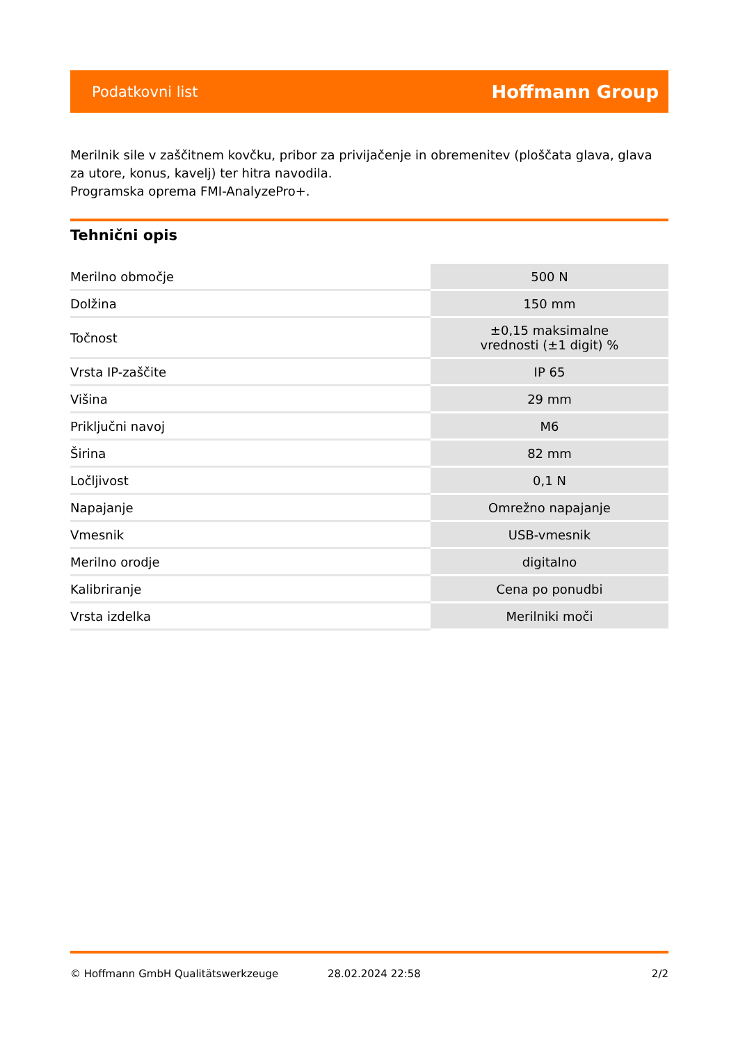Podatkovni list Hoffmann Group
Merilnik sile v zaščitnem kovčku, pribor za privijačenje in obremenitev (ploščata glava, glava za utore, konus, kavelj) ter hitra navodila.
Programska oprema FMI-AnalyzePro+.
Tehnični opis
| Merilno območje | 500 N |
| Dolžina | 150 mm |
| Točnost | ±0,15 maksimalne vrednosti (±1 digit) % |
| Vrsta IP-zaščite | IP 65 |
| Višina | 29 mm |
| Priključni navoj | M6 |
| Širina | 82 mm |
| Ločljivost | 0,1 N |
| Napajanje | Omrežno napajanje |
| Vmesnik | USB-vmesnik |
| Merilno orodje | digitalno |
| Kalibriranje | Cena po ponudbi |
| Vrsta izdelka | Merilniki moči |
© Hoffmann GmbH Qualitätswerkzeuge 28.02.2024 22:58 2/2